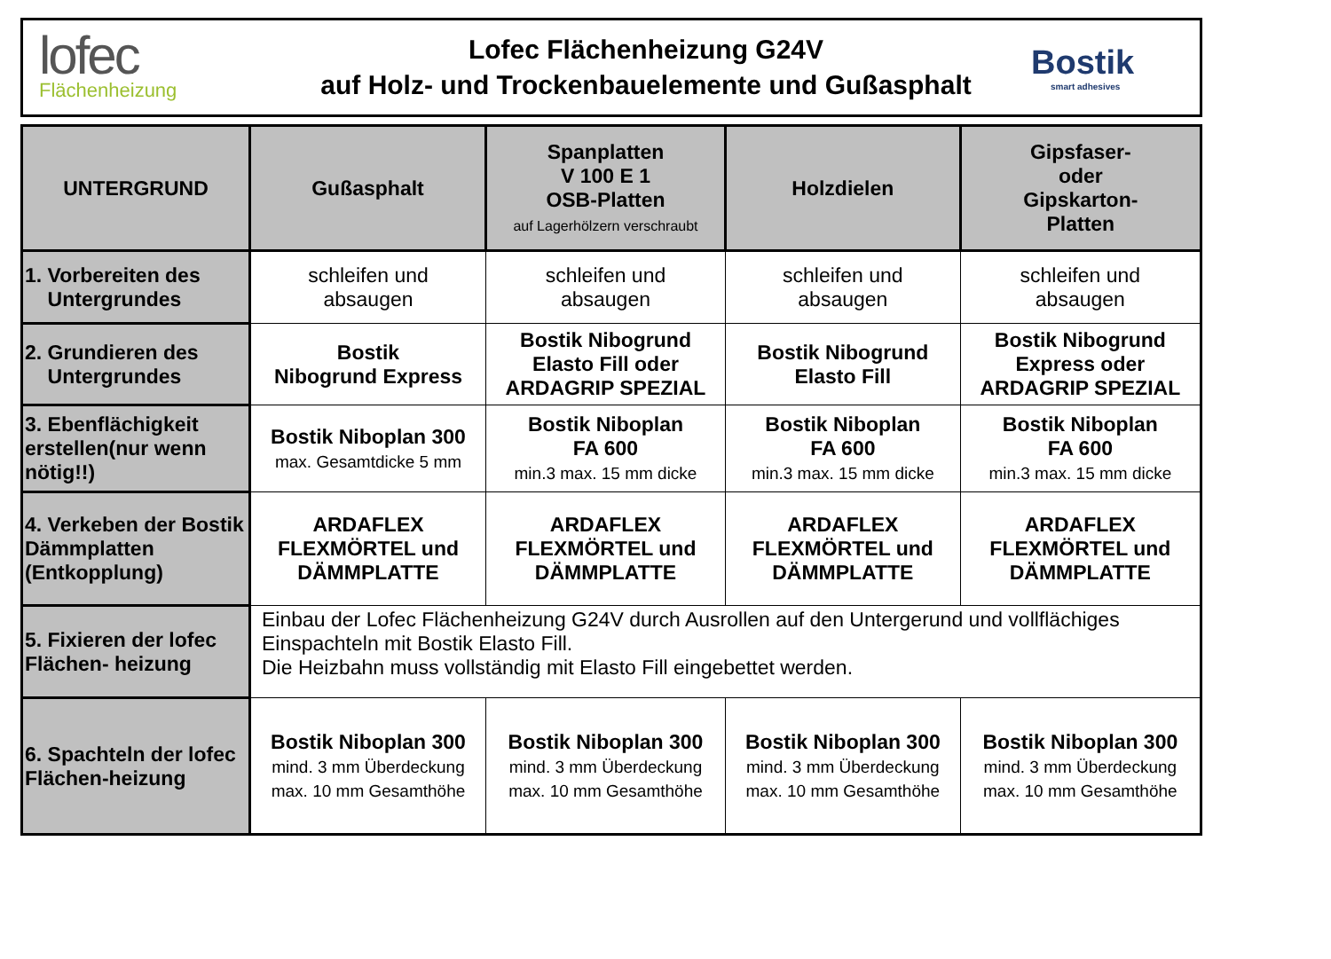lofec
Flächenheizung
Lofec Flächenheizung G24V
auf Holz- und Trockenbauelemente und Gußasphalt
Bostik
smart adhesives
| UNTERGRUND | Gußasphalt | Spanplatten V 100 E 1 OSB-Platten auf Lagerhölzern verschraubt | Holzdielen | Gipsfaser- oder Gipskarton- Platten |
| --- | --- | --- | --- | --- |
| 1. Vorbereiten des Untergrundes | schleifen und absaugen | schleifen und absaugen | schleifen und absaugen | schleifen und absaugen |
| 2. Grundieren des Untergrundes | Bostik Nibogrund Express | Bostik Nibogrund Elasto Fill oder ARDAGRIP SPEZIAL | Bostik Nibogrund Elasto Fill | Bostik Nibogrund Express oder ARDAGRIP SPEZIAL |
| 3. Ebenflächigkeit erstellen(nur wenn nötig!!) | Bostik Niboplan 300 max. Gesamtdicke 5 mm | Bostik Niboplan FA 600 min.3 max. 15 mm dicke | Bostik Niboplan FA 600 min.3 max. 15 mm dicke | Bostik Niboplan FA 600 min.3 max. 15 mm dicke |
| 4. Verkeben der Bostik Dämmplatten (Entkopplung) | ARDAFLEX FLEXMÖRTEL und DÄMMPLATTE | ARDAFLEX FLEXMÖRTEL und DÄMMPLATTE | ARDAFLEX FLEXMÖRTEL und DÄMMPLATTE | ARDAFLEX FLEXMÖRTEL und DÄMMPLATTE |
| 5. Fixieren der lofec Flächen- heizung | Einbau der Lofec Flächenheizung G24V durch Ausrollen auf den Untergerund und vollflächiges Einspachteln mit Bostik Elasto Fill. Die Heizbahn muss vollständig mit Elasto Fill eingebettet werden. | | | |
| 6. Spachteln der lofec Flächen-heizung | Bostik Niboplan 300 mind. 3 mm Überdeckung max. 10 mm Gesamthöhe | Bostik Niboplan 300 mind. 3 mm Überdeckung max. 10 mm Gesamthöhe | Bostik Niboplan 300 mind. 3 mm Überdeckung max. 10 mm Gesamthöhe | Bostik Niboplan 300 mind. 3 mm Überdeckung max. 10 mm Gesamthöhe |